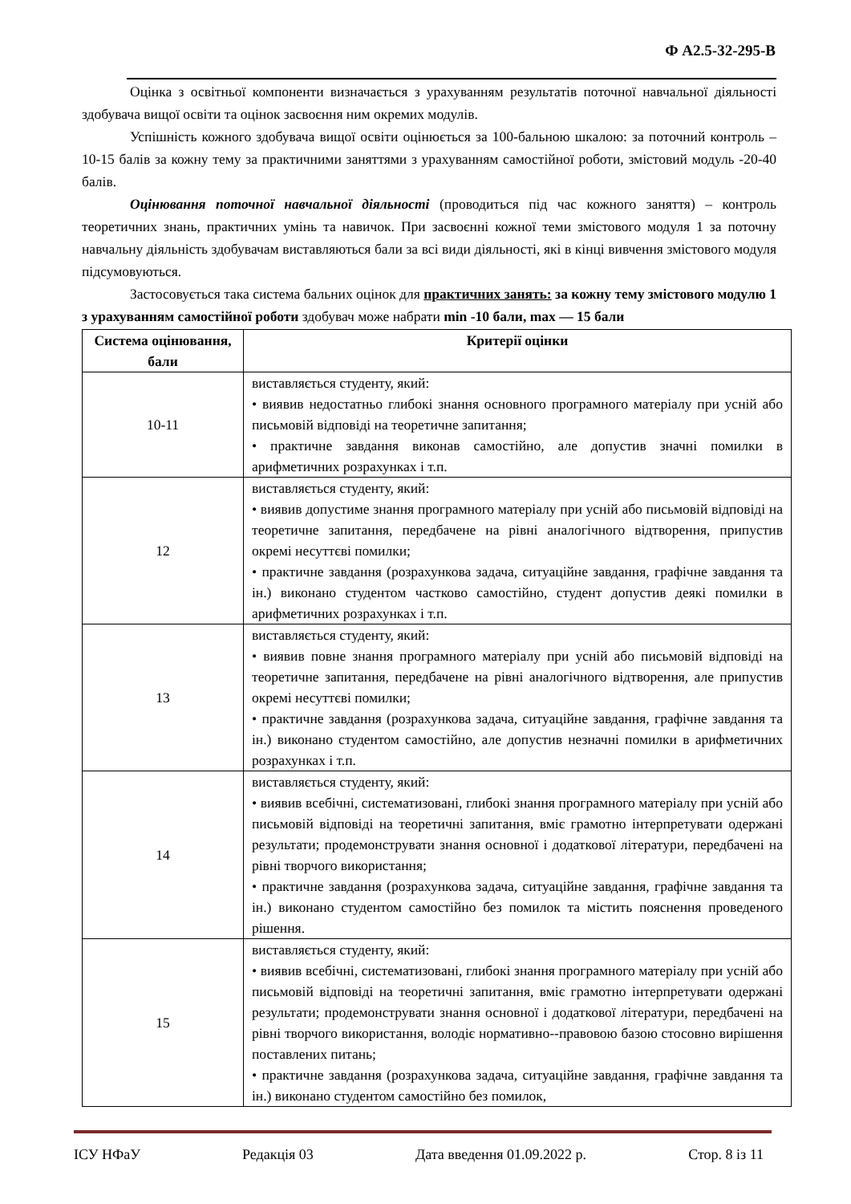Ф А2.5-32-295-В
Оцінка з освітньої компоненти визначається з урахуванням результатів поточної навчальної діяльності здобувача вищої освіти та оцінок засвоєння ним окремих модулів.
Успішність кожного здобувача вищої освіти оцінюється за 100-бальною шкалою: за поточний контроль – 10-15 балів за кожну тему за практичними заняттями з урахуванням самостійної роботи, змістовий модуль -20-40 балів.
Оцінювання поточної навчальної діяльності (проводиться під час кожного заняття) – контроль теоретичних знань, практичних умінь та навичок. При засвоєнні кожної теми змістового модуля 1 за поточну навчальну діяльність здобувачам виставляються бали за всі види діяльності, які в кінці вивчення змістового модуля підсумовуються.
Застосовується така система бальних оцінок для практичних занять: за кожну тему змістового модулю 1 з урахуванням самостійної роботи здобувач може набрати min -10 бали, max — 15 бали
| Система оцінювання, бали | Критерії оцінки |
| --- | --- |
| 10-11 | виставляється студенту, який: • виявив недостатньо глибокі знання основного програмного матеріалу при усній або письмовій відповіді на теоретичне запитання; • практичне завдання виконав самостійно, але допустив значні помилки в арифметичних розрахунках і т.п. |
| 12 | виставляється студенту, який: • виявив допустиме знання програмного матеріалу при усній або письмовій відповіді на теоретичне запитання, передбачене на рівні аналогічного відтворення, припустив окремі несуттєві помилки; • практичне завдання (розрахункова задача, ситуаційне завдання, графічне завдання та ін.) виконано студентом частково самостійно, студент допустив деякі помилки в арифметичних розрахунках і т.п. |
| 13 | виставляється студенту, який: • виявив повне знання програмного матеріалу при усній або письмовій відповіді на теоретичне запитання, передбачене на рівні аналогічного відтворення, але припустив окремі несуттєві помилки; • практичне завдання (розрахункова задача, ситуаційне завдання, графічне завдання та ін.) виконано студентом самостійно, але допустив незначні помилки в арифметичних розрахунках і т.п. |
| 14 | виставляється студенту, який: • виявив всебічні, систематизовані, глибокі знання програмного матеріалу при усній або письмовій відповіді на теоретичні запитання, вміє грамотно інтерпретувати одержані результати; продемонструвати знання основної і додаткової літератури, передбачені на рівні творчого використання; • практичне завдання (розрахункова задача, ситуаційне завдання, графічне завдання та ін.) виконано студентом самостійно без помилок та містить пояснення проведеного рішення. |
| 15 | виставляється студенту, який: • виявив всебічні, систематизовані, глибокі знання програмного матеріалу при усній або письмовій відповіді на теоретичні запитання, вміє грамотно інтерпретувати одержані результати; продемонструвати знання основної і додаткової літератури, передбачені на рівні творчого використання, володіє нормативно--правовою базою стосовно вирішення поставлених питань; • практичне завдання (розрахункова задача, ситуаційне завдання, графічне завдання та ін.) виконано студентом самостійно без помилок, |
ІСУ НФаУ Редакція 03 Дата введення 01.09.2022 р. Стор. 8 із 11